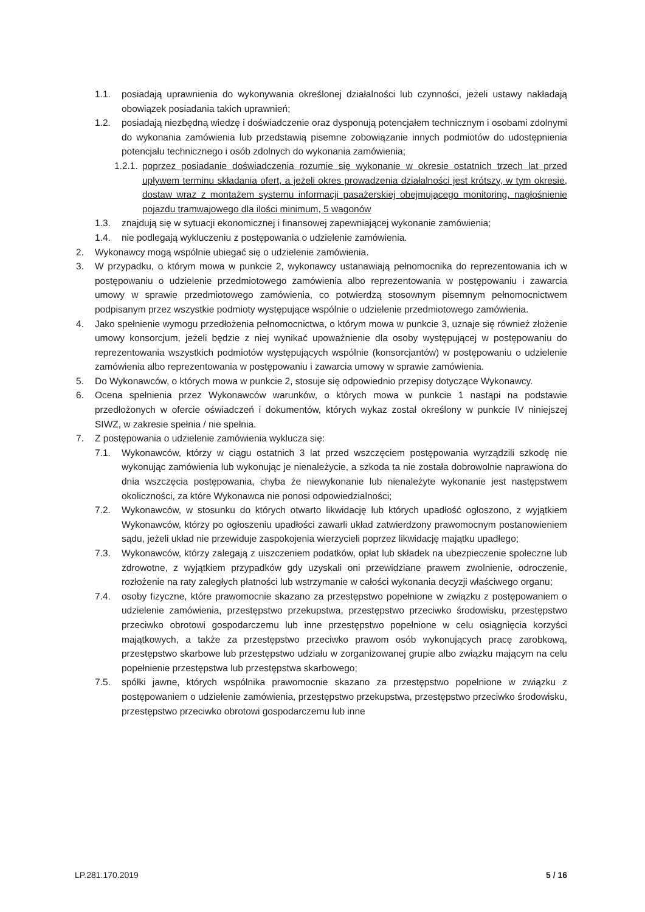1.1. posiadają uprawnienia do wykonywania określonej działalności lub czynności, jeżeli ustawy nakładają obowiązek posiadania takich uprawnień;
1.2. posiadają niezbędną wiedzę i doświadczenie oraz dysponują potencjałem technicznym i osobami zdolnymi do wykonania zamówienia lub przedstawią pisemne zobowiązanie innych podmiotów do udostępnienia potencjału technicznego i osób zdolnych do wykonania zamówienia;
1.2.1. poprzez posiadanie doświadczenia rozumie się wykonanie w okresie ostatnich trzech lat przed upływem terminu składania ofert, a jeżeli okres prowadzenia działalności jest krótszy, w tym okresie, dostaw wraz z montażem systemu informacji pasażerskiej obejmującego monitoring, nagłośnienie pojazdu tramwajowego dla ilości minimum, 5 wagonów
1.3. znajdują się w sytuacji ekonomicznej i finansowej zapewniającej wykonanie zamówienia;
1.4. nie podlegają wykluczeniu z postępowania o udzielenie zamówienia.
2. Wykonawcy mogą wspólnie ubiegać się o udzielenie zamówienia.
3. W przypadku, o którym mowa w punkcie 2, wykonawcy ustanawiają pełnomocnika do reprezentowania ich w postępowaniu o udzielenie przedmiotowego zamówienia albo reprezentowania w postępowaniu i zawarcia umowy w sprawie przedmiotowego zamówienia, co potwierdzą stosownym pisemnym pełnomocnictwem podpisanym przez wszystkie podmioty występujące wspólnie o udzielenie przedmiotowego zamówienia.
4. Jako spełnienie wymogu przedłożenia pełnomocnictwa, o którym mowa w punkcie 3, uznaje się również złożenie umowy konsorcjum, jeżeli będzie z niej wynikać upoważnienie dla osoby występującej w postępowaniu do reprezentowania wszystkich podmiotów występujących wspólnie (konsorcjantów) w postępowaniu o udzielenie zamówienia albo reprezentowania w postępowaniu i zawarcia umowy w sprawie zamówienia.
5. Do Wykonawców, o których mowa w punkcie 2, stosuje się odpowiednio przepisy dotyczące Wykonawcy.
6. Ocena spełnienia przez Wykonawców warunków, o których mowa w punkcie 1 nastąpi na podstawie przedłożonych w ofercie oświadczeń i dokumentów, których wykaz został określony w punkcie IV niniejszej SIWZ, w zakresie spełnia / nie spełnia.
7. Z postępowania o udzielenie zamówienia wyklucza się:
7.1. Wykonawców, którzy w ciągu ostatnich 3 lat przed wszczęciem postępowania wyrządzili szkodę nie wykonując zamówienia lub wykonując je nienależycie, a szkoda ta nie została dobrowolnie naprawiona do dnia wszczęcia postępowania, chyba że niewykonanie lub nienależyte wykonanie jest następstwem okoliczności, za które Wykonawca nie ponosi odpowiedzialności;
7.2. Wykonawców, w stosunku do których otwarto likwidację lub których upadłość ogłoszono, z wyjątkiem Wykonawców, którzy po ogłoszeniu upadłości zawarli układ zatwierdzony prawomocnym postanowieniem sądu, jeżeli układ nie przewiduje zaspokojenia wierzycieli poprzez likwidację majątku upadłego;
7.3. Wykonawców, którzy zalegają z uiszczeniem podatków, opłat lub składek na ubezpieczenie społeczne lub zdrowotne, z wyjątkiem przypadków gdy uzyskali oni przewidziane prawem zwolnienie, odroczenie, rozłożenie na raty zaległych płatności lub wstrzymanie w całości wykonania decyzji właściwego organu;
7.4. osoby fizyczne, które prawomocnie skazano za przestępstwo popełnione w związku z postępowaniem o udzielenie zamówienia, przestępstwo przekupstwa, przestępstwo przeciwko środowisku, przestępstwo przeciwko obrotowi gospodarczemu lub inne przestępstwo popełnione w celu osiągnięcia korzyści majątkowych, a także za przestępstwo przeciwko prawom osób wykonujących pracę zarobkową, przestępstwo skarbowe lub przestępstwo udziału w zorganizowanej grupie albo związku mającym na celu popełnienie przestępstwa lub przestępstwa skarbowego;
7.5. spółki jawne, których wspólnika prawomocnie skazano za przestępstwo popełnione w związku z postępowaniem o udzielenie zamówienia, przestępstwo przekupstwa, przestępstwo przeciwko środowisku, przestępstwo przeciwko obrotowi gospodarczemu lub inne
LP.281.170.2019 5 / 16